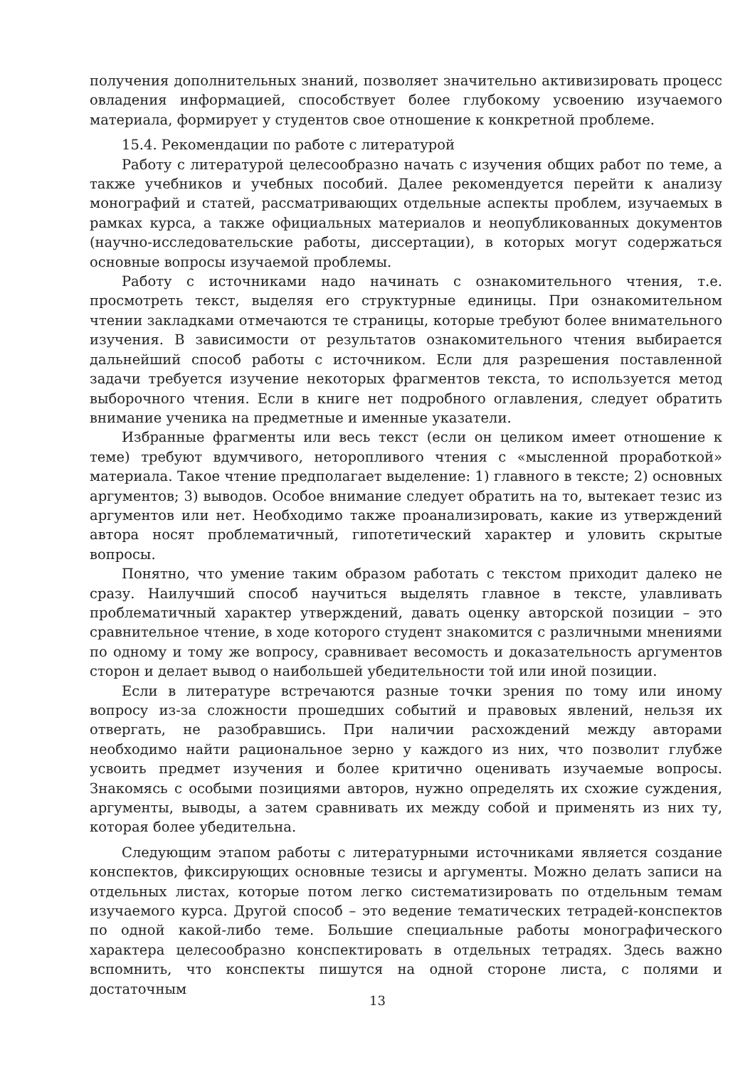получения дополнительных знаний, позволяет значительно активизировать процесс овладения информацией, способствует более глубокому усвоению изучаемого материала, формирует у студентов свое отношение к конкретной проблеме.
15.4. Рекомендации по работе с литературой
Работу с литературой целесообразно начать с изучения общих работ по теме, а также учебников и учебных пособий. Далее рекомендуется перейти к анализу монографий и статей, рассматривающих отдельные аспекты проблем, изучаемых в рамках курса, а также официальных материалов и неопубликованных документов (научно-исследовательские работы, диссертации), в которых могут содержаться основные вопросы изучаемой проблемы.
Работу с источниками надо начинать с ознакомительного чтения, т.е. просмотреть текст, выделяя его структурные единицы. При ознакомительном чтении закладками отмечаются те страницы, которые требуют более внимательного изучения. В зависимости от результатов ознакомительного чтения выбирается дальнейший способ работы с источником. Если для разрешения поставленной задачи требуется изучение некоторых фрагментов текста, то используется метод выборочного чтения. Если в книге нет подробного оглавления, следует обратить внимание ученика на предметные и именные указатели.
Избранные фрагменты или весь текст (если он целиком имеет отношение к теме) требуют вдумчивого, неторопливого чтения с «мысленной проработкой» материала. Такое чтение предполагает выделение: 1) главного в тексте; 2) основных аргументов; 3) выводов. Особое внимание следует обратить на то, вытекает тезис из аргументов или нет. Необходимо также проанализировать, какие из утверждений автора носят проблематичный, гипотетический характер и уловить скрытые вопросы.
Понятно, что умение таким образом работать с текстом приходит далеко не сразу. Наилучший способ научиться выделять главное в тексте, улавливать проблематичный характер утверждений, давать оценку авторской позиции – это сравнительное чтение, в ходе которого студент знакомится с различными мнениями по одному и тому же вопросу, сравнивает весомость и доказательность аргументов сторон и делает вывод о наибольшей убедительности той или иной позиции.
Если в литературе встречаются разные точки зрения по тому или иному вопросу из-за сложности прошедших событий и правовых явлений, нельзя их отвергать, не разобравшись. При наличии расхождений между авторами необходимо найти рациональное зерно у каждого из них, что позволит глубже усвоить предмет изучения и более критично оценивать изучаемые вопросы. Знакомясь с особыми позициями авторов, нужно определять их схожие суждения, аргументы, выводы, а затем сравнивать их между собой и применять из них ту, которая более убедительна.
Следующим этапом работы с литературными источниками является создание конспектов, фиксирующих основные тезисы и аргументы. Можно делать записи на отдельных листах, которые потом легко систематизировать по отдельным темам изучаемого курса. Другой способ – это ведение тематических тетрадей-конспектов по одной какой-либо теме. Большие специальные работы монографического характера целесообразно конспектировать в отдельных тетрадях. Здесь важно вспомнить, что конспекты пишутся на одной стороне листа, с полями и достаточным
13